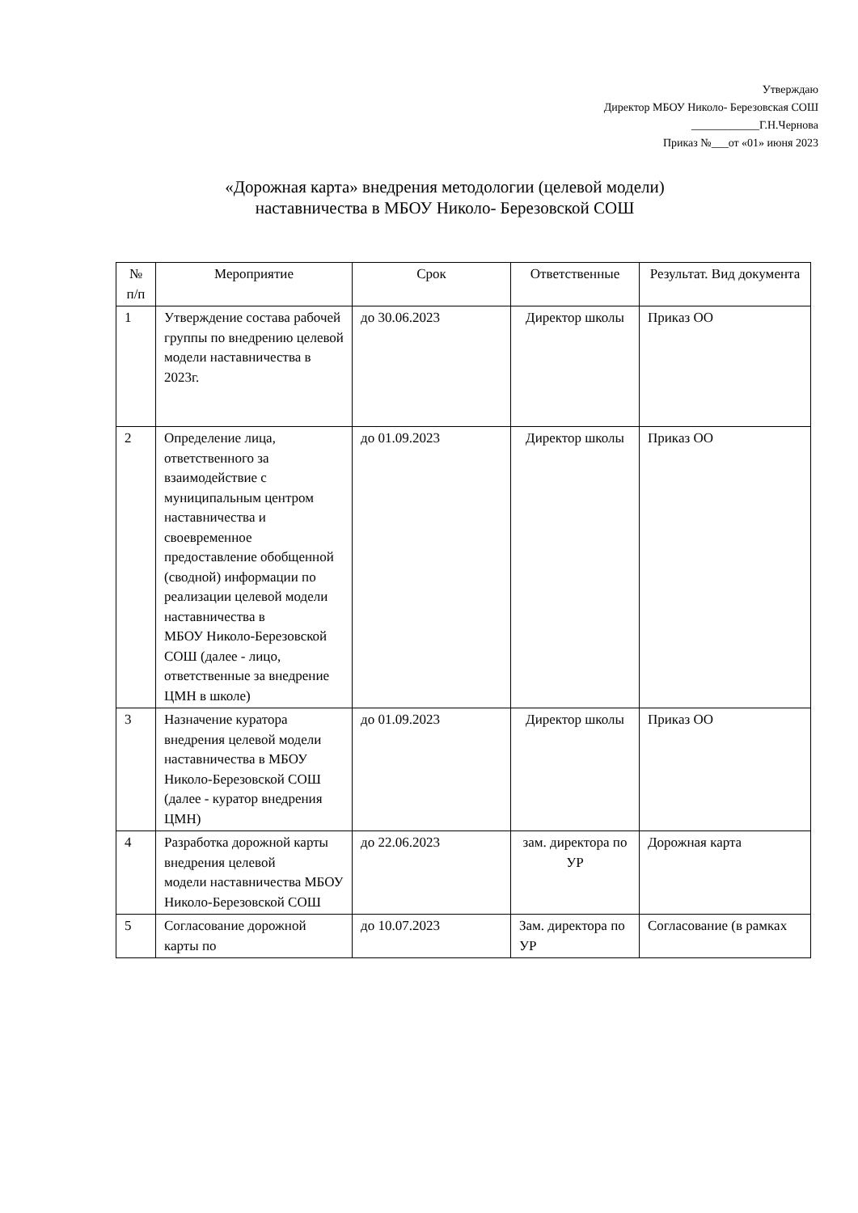Утверждаю
Директор МБОУ Николо- Березовская СОШ
____________Г.Н.Чернова
Приказ №___от «01» июня 2023
«Дорожная карта» внедрения методологии (целевой модели)
наставничества в МБОУ Николо- Березовской СОШ
| № п/п | Мероприятие | Срок | Ответственные | Результат. Вид документа |
| --- | --- | --- | --- | --- |
| 1 | Утверждение состава рабочей группы по внедрению целевой модели наставничества в 2023г. | до 30.06.2023 | Директор школы | Приказ ОО |
| 2 | Определение лица, ответственного за взаимодействие с муниципальным центром наставничества и своевременное предоставление обобщенной (сводной) информации по реализации целевой модели наставничества в МБОУ Николо-Березовской СОШ (далее - лицо, ответственные за внедрение ЦМН в школе) | до 01.09.2023 | Директор школы | Приказ ОО |
| 3 | Назначение куратора внедрения целевой модели наставничества в МБОУ Николо-Березовской СОШ (далее - куратор внедрения ЦМН) | до 01.09.2023 | Директор школы | Приказ ОО |
| 4 | Разработка дорожной карты внедрения целевой модели наставничества МБОУ Николо-Березовской СОШ | до 22.06.2023 | зам. директора по УР | Дорожная карта |
| 5 | Согласование дорожной карты по | до 10.07.2023 | Зам. директора по УР | Согласование (в рамках |